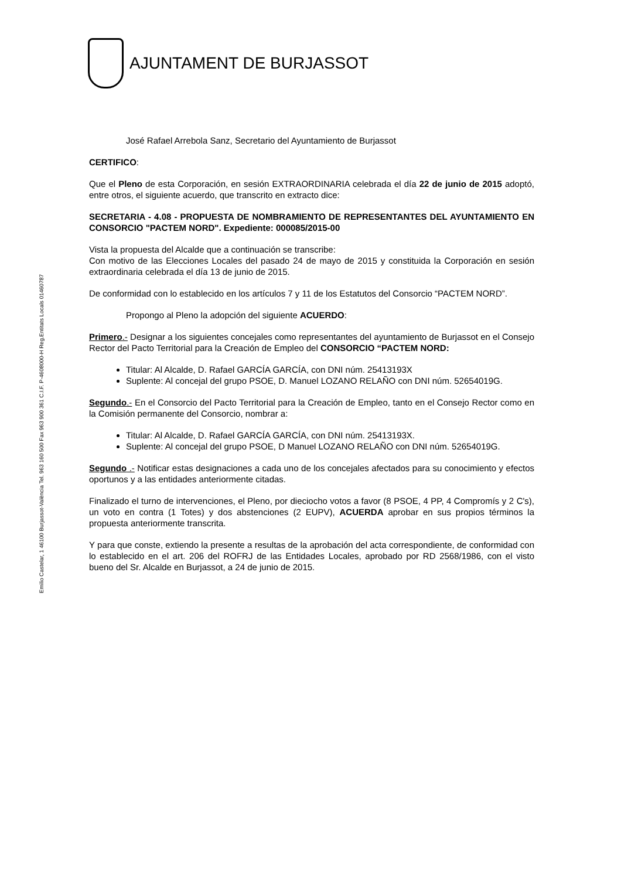Emilio Castelar, 1 46100 Burjassot-València Tel. 963 160 500 Fax 963 900 361 C.I.F. P-4608000-H Reg.Entitats Locals 01460787
AJUNTAMENT DE BURJASSOT
José Rafael Arrebola Sanz, Secretario del Ayuntamiento de Burjassot
CERTIFICO:
Que el Pleno de esta Corporación, en sesión EXTRAORDINARIA celebrada el día 22 de junio de 2015 adoptó, entre otros, el siguiente acuerdo, que transcrito en extracto dice:
SECRETARIA - 4.08 - PROPUESTA DE NOMBRAMIENTO DE REPRESENTANTES DEL AYUNTAMIENTO EN CONSORCIO "PACTEM NORD". Expediente: 000085/2015-00
Vista la propuesta del Alcalde que a continuación se transcribe:
Con motivo de las Elecciones Locales del pasado 24 de mayo de 2015 y constituida la Corporación en sesión extraordinaria celebrada el día 13 de junio de 2015.
De conformidad con lo establecido en los artículos 7 y 11 de los Estatutos del Consorcio “PACTEM NORD”.
Propongo al Pleno la adopción del siguiente ACUERDO:
Primero.- Designar a los siguientes concejales como representantes del ayuntamiento de Burjassot en el Consejo Rector del Pacto Territorial para la Creación de Empleo del CONSORCIO “PACTEM NORD:
Titular: Al Alcalde, D. Rafael GARCÍA GARCÍA, con DNI núm. 25413193X
Suplente: Al concejal del grupo PSOE, D. Manuel LOZANO RELAÑO con DNI núm. 52654019G.
Segundo.- En el Consorcio del Pacto Territorial para la Creación de Empleo, tanto en el Consejo Rector como en la Comisión permanente del Consorcio, nombrar a:
Titular: Al Alcalde, D. Rafael GARCÍA GARCÍA, con DNI núm. 25413193X.
Suplente: Al concejal del grupo PSOE, D Manuel LOZANO RELAÑO con DNI núm. 52654019G.
Segundo .- Notificar estas designaciones a cada uno de los concejales afectados para su conocimiento y efectos oportunos y a las entidades anteriormente citadas.
Finalizado el turno de intervenciones, el Pleno, por dieciocho votos a favor (8 PSOE, 4 PP, 4 Compromís y 2 C's), un voto en contra (1 Totes) y dos abstenciones (2 EUPV), ACUERDA aprobar en sus propios términos la propuesta anteriormente transcrita.
Y para que conste, extiendo la presente a resultas de la aprobación del acta correspondiente, de conformidad con lo establecido en el art. 206 del ROFRJ de las Entidades Locales, aprobado por RD 2568/1986, con el visto bueno del Sr. Alcalde en Burjassot, a 24 de junio de 2015.